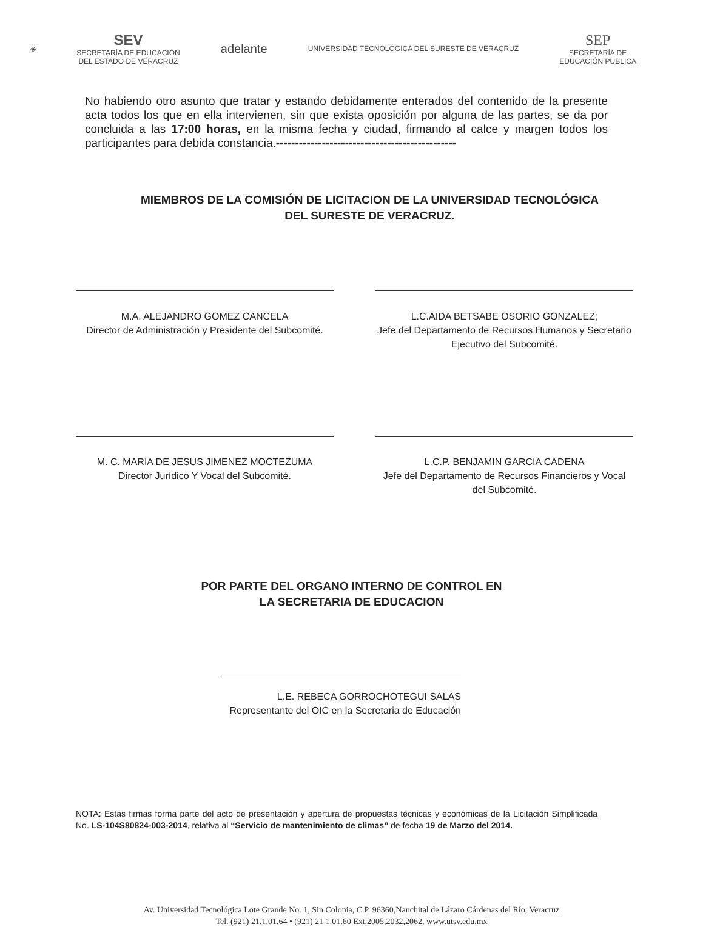◈
SEV
SECRETARÍA DE EDUCACIÓN
DEL ESTADO DE VERACRUZ
adelante
UNIVERSIDAD TECNOLÓGICA DEL SURESTE DE VERACRUZ
SEP
SECRETARÍA DE
EDUCACIÓN PÚBLICA
No habiendo otro asunto que tratar y estando debidamente enterados del contenido de la presente acta todos los que en ella intervienen, sin que exista oposición por alguna de las partes, se da por concluida a las 17:00 horas, en la misma fecha y ciudad, firmando al calce y margen todos los participantes para debida constancia.-----------------------------------------------
MIEMBROS DE LA COMISIÓN DE LICITACION DE LA UNIVERSIDAD TECNOLÓGICA
DEL SURESTE DE VERACRUZ.
M.A. ALEJANDRO GOMEZ CANCELA
Director de Administración y Presidente del Subcomité.
L.C.AIDA BETSABE OSORIO GONZALEZ;
Jefe del Departamento de Recursos Humanos y Secretario Ejecutivo del Subcomité.
M. C. MARIA DE JESUS JIMENEZ MOCTEZUMA
Director Jurídico Y Vocal del Subcomité.
L.C.P. BENJAMIN GARCIA CADENA
Jefe del Departamento de Recursos Financieros y Vocal del Subcomité.
POR PARTE DEL ORGANO INTERNO DE CONTROL EN
LA SECRETARIA DE EDUCACION
L.E. REBECA GORROCHOTEGUI SALAS
Representante del OIC en la Secretaria de Educación
NOTA: Estas firmas forma parte del acto de presentación y apertura de propuestas técnicas y económicas de la Licitación Simplificada No. LS-104S80824-003-2014, relativa al “Servicio de mantenimiento de climas” de fecha 19 de Marzo del 2014.
Av. Universidad Tecnológica Lote Grande No. 1, Sin Colonia, C.P. 96360,Nanchital de Lázaro Cárdenas del Río, Veracruz
Tel. (921) 21.1.01.64 • (921) 21 1.01.60 Ext.2005,2032,2062, www.utsv.edu.mx